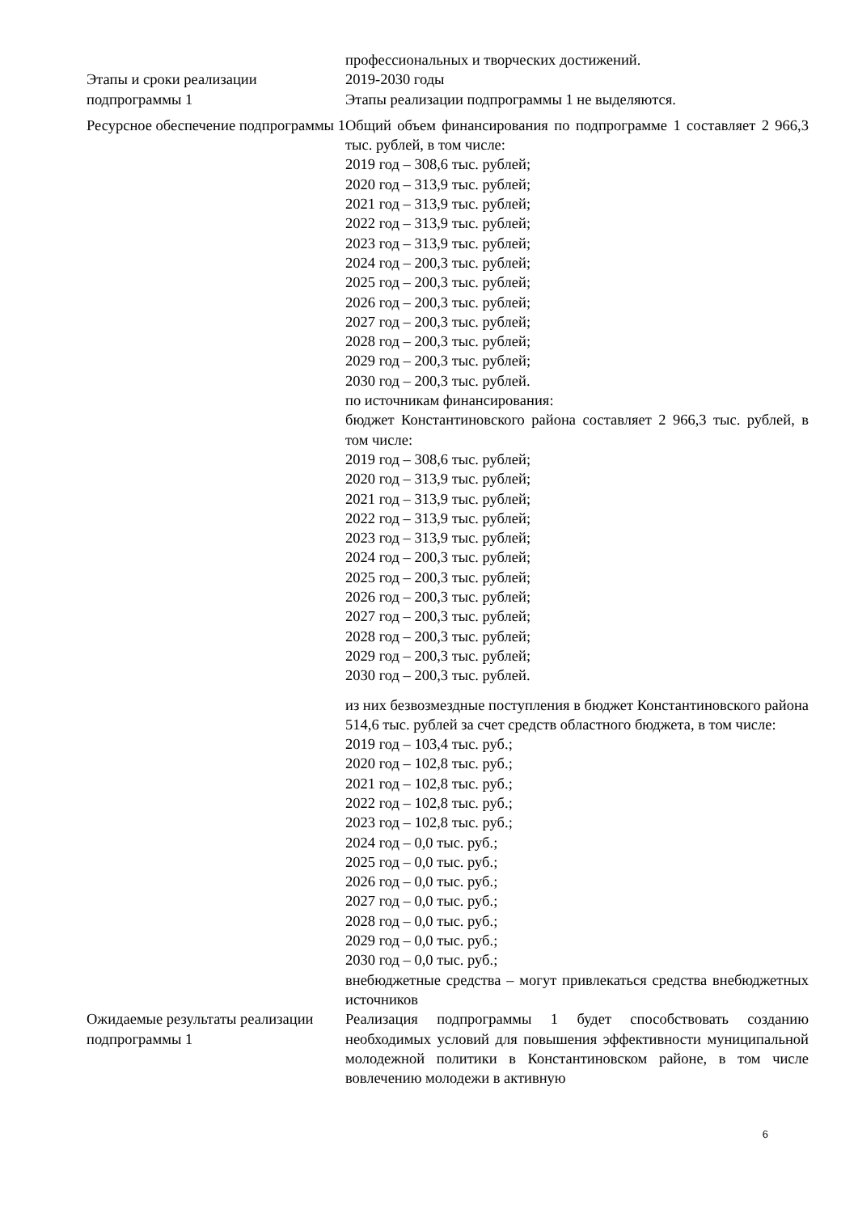| | профессиональных и творческих достижений. |
| Этапы и сроки реализации подпрограммы 1 | 2019-2030 годы Этапы реализации подпрограммы 1 не выделяются. |
| Ресурсное обеспечение подпрограммы 1 | Общий объем финансирования по подпрограмме 1 составляет 2 966,3 тыс. рублей, в том числе: 2019 год – 308,6 тыс. рублей; 2020 год – 313,9 тыс. рублей; 2021 год – 313,9 тыс. рублей; 2022 год – 313,9 тыс. рублей; 2023 год – 313,9 тыс. рублей; 2024 год – 200,3 тыс. рублей; 2025 год – 200,3 тыс. рублей; 2026 год – 200,3 тыс. рублей; 2027 год – 200,3 тыс. рублей; 2028 год – 200,3 тыс. рублей; 2029 год – 200,3 тыс. рублей; 2030 год – 200,3 тыс. рублей. по источникам финансирования: бюджет Константиновского района составляет 2 966,3 тыс. рублей, в том числе: 2019 год – 308,6 тыс. рублей; 2020 год – 313,9 тыс. рублей; 2021 год – 313,9 тыс. рублей; 2022 год – 313,9 тыс. рублей; 2023 год – 313,9 тыс. рублей; 2024 год – 200,3 тыс. рублей; 2025 год – 200,3 тыс. рублей; 2026 год – 200,3 тыс. рублей; 2027 год – 200,3 тыс. рублей; 2028 год – 200,3 тыс. рублей; 2029 год – 200,3 тыс. рублей; 2030 год – 200,3 тыс. рублей. из них безвозмездные поступления в бюджет Константиновского района 514,6 тыс. рублей за счет средств областного бюджета, в том числе: 2019 год – 103,4 тыс. руб.; 2020 год – 102,8 тыс. руб.; 2021 год – 102,8 тыс. руб.; 2022 год – 102,8 тыс. руб.; 2023 год – 102,8 тыс. руб.; 2024 год – 0,0 тыс. руб.; 2025 год – 0,0 тыс. руб.; 2026 год – 0,0 тыс. руб.; 2027 год – 0,0 тыс. руб.; 2028 год – 0,0 тыс. руб.; 2029 год – 0,0 тыс. руб.; 2030 год – 0,0 тыс. руб.; внебюджетные средства – могут привлекаться средства внебюджетных источников |
| Ожидаемые результаты реализации подпрограммы 1 | Реализация подпрограммы 1 будет способствовать созданию необходимых условий для повышения эффективности муниципальной молодежной политики в Константиновском районе, в том числе вовлечению молодежи в активную |
6